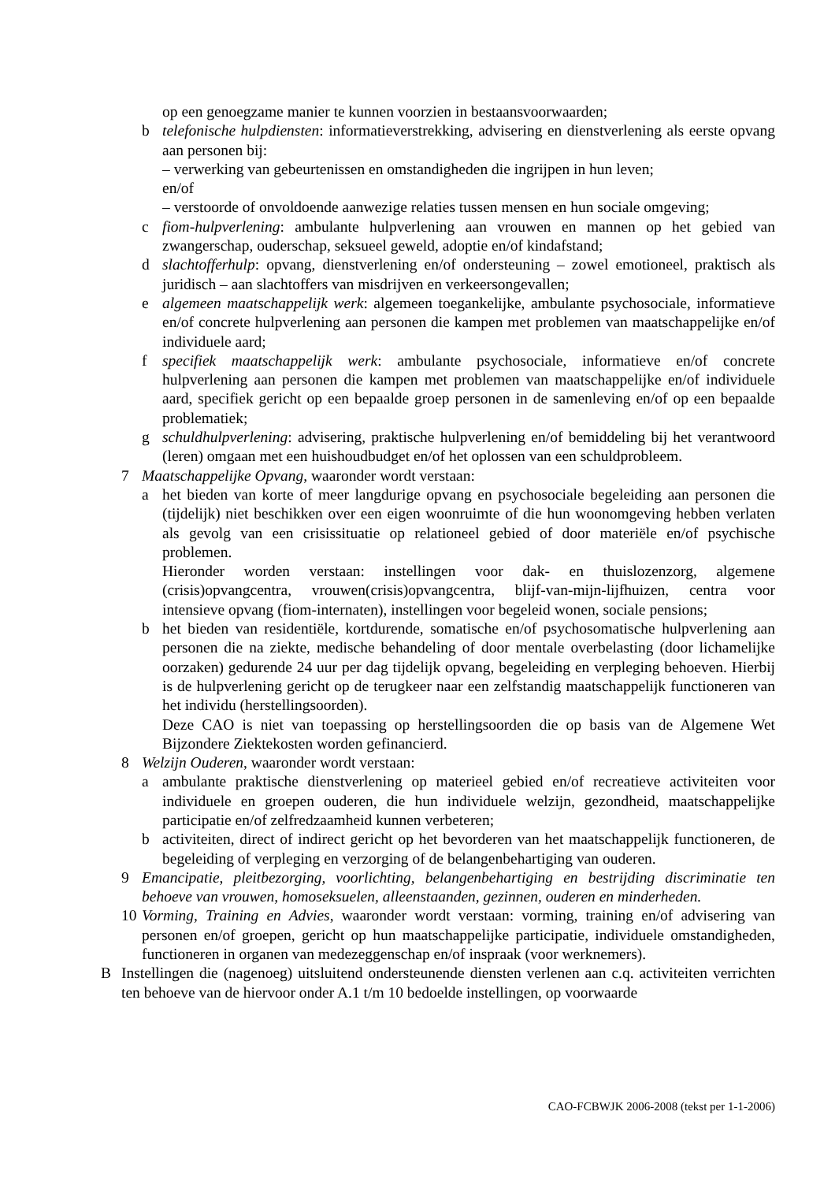op een genoegzame manier te kunnen voorzien in bestaansvoorwaarden;
b telefonische hulpdiensten: informatieverstrekking, advisering en dienstverlening als eerste opvang aan personen bij:
– verwerking van gebeurtenissen en omstandigheden die ingrijpen in hun leven;
en/of
– verstoorde of onvoldoende aanwezige relaties tussen mensen en hun sociale omgeving;
c fiom-hulpverlening: ambulante hulpverlening aan vrouwen en mannen op het gebied van zwangerschap, ouderschap, seksueel geweld, adoptie en/of kindafstand;
d slachtofferhulp: opvang, dienstverlening en/of ondersteuning – zowel emotioneel, praktisch als juridisch – aan slachtoffers van misdrijven en verkeersongevallen;
e algemeen maatschappelijk werk: algemeen toegankelijke, ambulante psychosociale, informatieve en/of concrete hulpverlening aan personen die kampen met problemen van maatschappelijke en/of individuele aard;
f specifiek maatschappelijk werk: ambulante psychosociale, informatieve en/of concrete hulpverlening aan personen die kampen met problemen van maatschappelijke en/of individuele aard, specifiek gericht op een bepaalde groep personen in de samenleving en/of op een bepaalde problematiek;
g schuldhulpverlening: advisering, praktische hulpverlening en/of bemiddeling bij het verantwoord (leren) omgaan met een huishoudbudget en/of het oplossen van een schuldprobleem.
7 Maatschappelijke Opvang, waaronder wordt verstaan:
a het bieden van korte of meer langdurige opvang en psychosociale begeleiding aan personen die (tijdelijk) niet beschikken over een eigen woonruimte of die hun woonomgeving hebben verlaten als gevolg van een crisissituatie op relationeel gebied of door materiële en/of psychische problemen.
Hieronder worden verstaan: instellingen voor dak- en thuislozenzorg, algemene (crisis)opvangcentra, vrouwen(crisis)opvangcentra, blijf-van-mijn-lijfhuizen, centra voor intensieve opvang (fiom-internaten), instellingen voor begeleid wonen, sociale pensions;
b het bieden van residentiële, kortdurende, somatische en/of psychosomatische hulpverlening aan personen die na ziekte, medische behandeling of door mentale overbelasting (door lichamelijke oorzaken) gedurende 24 uur per dag tijdelijk opvang, begeleiding en verpleging behoeven. Hierbij is de hulpverlening gericht op de terugkeer naar een zelfstandig maatschappelijk functioneren van het individu (herstellingsoorden).
Deze CAO is niet van toepassing op herstellingsoorden die op basis van de Algemene Wet Bijzondere Ziektekosten worden gefinancierd.
8 Welzijn Ouderen, waaronder wordt verstaan:
a ambulante praktische dienstverlening op materieel gebied en/of recreatieve activiteiten voor individuele en groepen ouderen, die hun individuele welzijn, gezondheid, maatschappelijke participatie en/of zelfredzaamheid kunnen verbeteren;
b activiteiten, direct of indirect gericht op het bevorderen van het maatschappelijk functioneren, de begeleiding of verpleging en verzorging of de belangenbehartiging van ouderen.
9 Emancipatie, pleitbezorging, voorlichting, belangenbehartiging en bestrijding discriminatie ten behoeve van vrouwen, homoseksuelen, alleenstaanden, gezinnen, ouderen en minderheden.
10 Vorming, Training en Advies, waaronder wordt verstaan: vorming, training en/of advisering van personen en/of groepen, gericht op hun maatschappelijke participatie, individuele omstandigheden, functioneren in organen van medezeggenschap en/of inspraak (voor werknemers).
B Instellingen die (nagenoeg) uitsluitend ondersteunende diensten verlenen aan c.q. activiteiten verrichten ten behoeve van de hiervoor onder A.1 t/m 10 bedoelde instellingen, op voorwaarde
CAO-FCBWJK 2006-2008 (tekst per 1-1-2006)